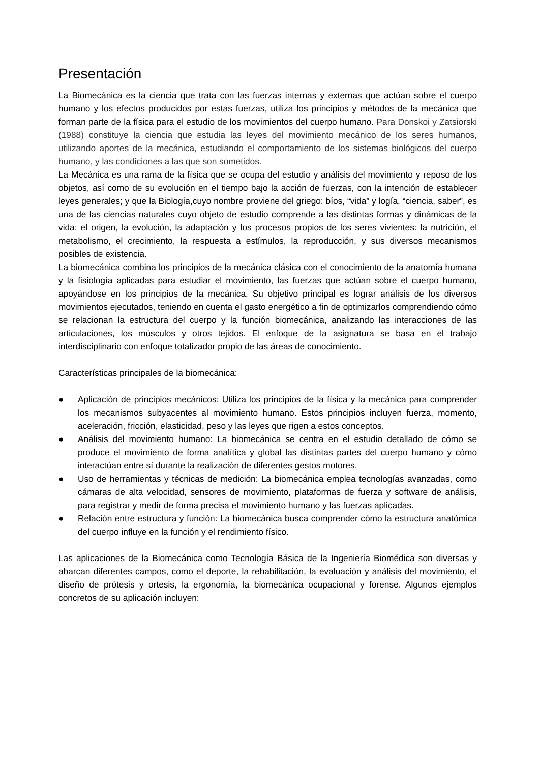Presentación
La Biomecánica es la ciencia que trata con las fuerzas internas y externas que actúan sobre el cuerpo humano y los efectos producidos por estas fuerzas, utiliza los principios y métodos de la mecánica que forman parte de la física para el estudio de los movimientos del cuerpo humano. Para Donskoi y Zatsiorski (1988) constituye la ciencia que estudia las leyes del movimiento mecánico de los seres humanos, utilizando aportes de la mecánica, estudiando el comportamiento de los sistemas biológicos del cuerpo humano, y las condiciones a las que son sometidos.
La Mecánica es una rama de la física que se ocupa del estudio y análisis del movimiento y reposo de los objetos, así como de su evolución en el tiempo bajo la acción de fuerzas, con la intención de establecer leyes generales; y que la Biología,cuyo nombre proviene del griego: bíos, “vida” y logía, “ciencia, saber”, es una de las ciencias naturales cuyo objeto de estudio comprende a las distintas formas y dinámicas de la vida: el origen, la evolución, la adaptación y los procesos propios de los seres vivientes: la nutrición, el metabolismo, el crecimiento, la respuesta a estímulos, la reproducción, y sus diversos mecanismos posibles de existencia.
La biomecánica combina los principios de la mecánica clásica con el conocimiento de la anatomía humana y la fisiología aplicadas para estudiar el movimiento, las fuerzas que actúan sobre el cuerpo humano, apoyándose en los principios de la mecánica. Su objetivo principal es lograr análisis de los diversos movimientos ejecutados, teniendo en cuenta el gasto energético a fin de optimizarlos comprendiendo cómo se relacionan la estructura del cuerpo y la función biomecánica, analizando las interacciones de las articulaciones, los músculos y otros tejidos. El enfoque de la asignatura se basa en el trabajo interdisciplinario con enfoque totalizador propio de las áreas de conocimiento.
Características principales de la biomecánica:
● Aplicación de principios mecánicos: Utiliza los principios de la física y la mecánica para comprender los mecanismos subyacentes al movimiento humano. Estos principios incluyen fuerza, momento, aceleración, fricción, elasticidad, peso y las leyes que rigen a estos conceptos.
● Análisis del movimiento humano: La biomecánica se centra en el estudio detallado de cómo se produce el movimiento de forma analítica y global las distintas partes del cuerpo humano y cómo interactúan entre sí durante la realización de diferentes gestos motores.
● Uso de herramientas y técnicas de medición: La biomecánica emplea tecnologías avanzadas, como cámaras de alta velocidad, sensores de movimiento, plataformas de fuerza y software de análisis, para registrar y medir de forma precisa el movimiento humano y las fuerzas aplicadas.
● Relación entre estructura y función: La biomecánica busca comprender cómo la estructura anatómica del cuerpo influye en la función y el rendimiento físico.
Las aplicaciones de la Biomecánica como Tecnología Básica de la Ingeniería Biomédica son diversas y abarcan diferentes campos, como el deporte, la rehabilitación, la evaluación y análisis del movimiento, el diseño de prótesis y ortesis, la ergonomía, la biomecánica ocupacional y forense. Algunos ejemplos concretos de su aplicación incluyen: